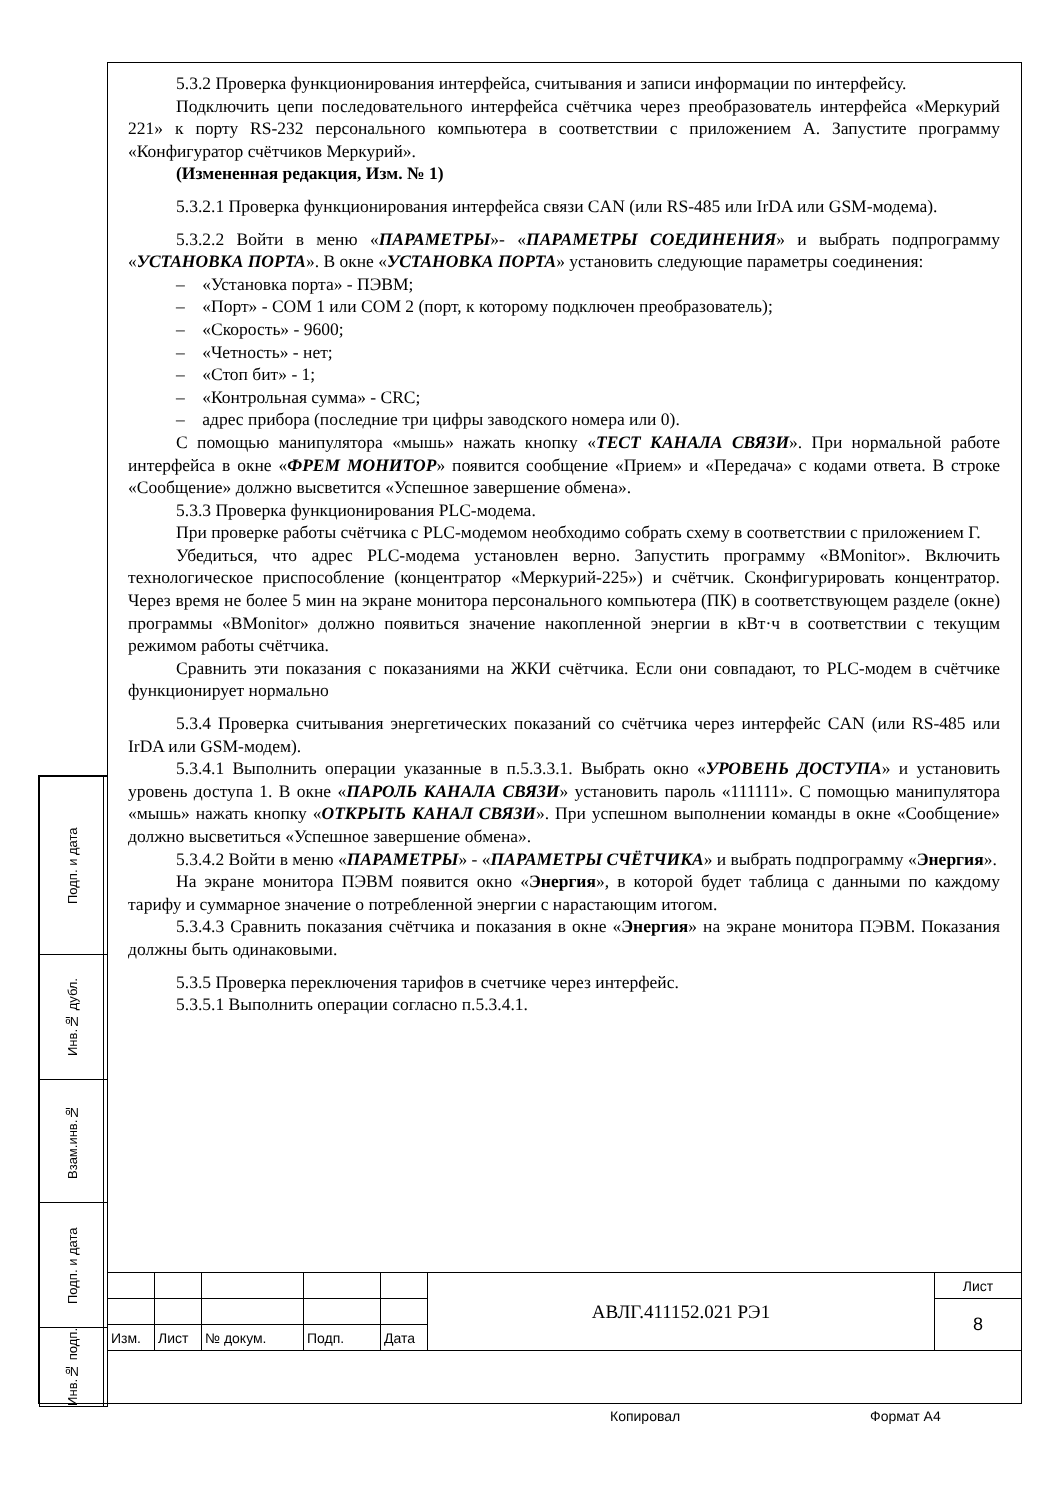5.3.2 Проверка функционирования интерфейса, считывания и записи информации по интерфейсу.
Подключить цепи последовательного интерфейса счётчика через преобразователь интерфейса «Меркурий 221» к порту RS-232 персонального компьютера в соответствии с приложением А. Запустите программу «Конфигуратор счётчиков Меркурий».
(Измененная редакция, Изм. № 1)
5.3.2.1 Проверка функционирования интерфейса связи CAN (или RS-485 или IrDA или GSM-модема).
5.3.2.2 Войти в меню «ПАРАМЕТРЫ»- «ПАРАМЕТРЫ СОЕДИНЕНИЯ» и выбрать подпрограмму «УСТАНОВКА ПОРТА». В окне «УСТАНОВКА ПОРТА» установить следующие параметры соединения:
– «Установка порта» - ПЭВМ;
– «Порт» - COM 1 или COM 2 (порт, к которому подключен преобразователь);
– «Скорость» - 9600;
– «Четность» - нет;
– «Стоп бит» - 1;
– «Контрольная сумма» - CRC;
– адрес прибора (последние три цифры заводского номера или 0).
С помощью манипулятора «мышь» нажать кнопку «ТЕСТ КАНАЛА СВЯЗИ». При нормальной работе интерфейса в окне «ФРЕМ МОНИТОР» появится сообщение «Прием» и «Передача» с кодами ответа. В строке «Сообщение» должно высветится «Успешное завершение обмена».
5.3.3 Проверка функционирования PLC-модема.
При проверке работы счётчика с PLC-модемом необходимо собрать схему в соответствии с приложением Г.
Убедиться, что адрес PLC-модема установлен верно. Запустить программу «BMonitor». Включить технологическое приспособление (концентратор «Меркурий-225») и счётчик. Сконфигурировать концентратор. Через время не более 5 мин на экране монитора персонального компьютера (ПК) в соответствующем разделе (окне) программы «BMonitor» должно появиться значение накопленной энергии в кВт·ч в соответствии с текущим режимом работы счётчика.
Сравнить эти показания с показаниями на ЖКИ счётчика. Если они совпадают, то PLC-модем в счётчике функционирует нормально
5.3.4 Проверка считывания энергетических показаний со счётчика через интерфейс CAN (или RS-485 или IrDA или GSM-модем).
5.3.4.1 Выполнить операции указанные в п.5.3.3.1. Выбрать окно «УРОВЕНЬ ДОСТУПА» и установить уровень доступа 1. В окне «ПАРОЛЬ КАНАЛА СВЯЗИ» установить пароль «111111». С помощью манипулятора «мышь» нажать кнопку «ОТКРЫТЬ КАНАЛ СВЯЗИ». При успешном выполнении команды в окне «Сообщение» должно высветиться «Успешное завершение обмена».
5.3.4.2 Войти в меню «ПАРАМЕТРЫ» - «ПАРАМЕТРЫ СЧЁТЧИКА» и выбрать подпрограмму «Энергия».
На экране монитора ПЭВМ появится окно «Энергия», в которой будет таблица с данными по каждому тарифу и суммарное значение о потребленной энергии с нарастающим итогом.
5.3.4.3 Сравнить показания счётчика и показания в окне «Энергия» на экране монитора ПЭВМ. Показания должны быть одинаковыми.
5.3.5 Проверка переключения тарифов в счетчике через интерфейс.
5.3.5.1 Выполнить операции согласно п.5.3.4.1.
| Подп. и дата | |
| Инв.№ дубл. | |
| Взам.инв.№ | |
| Подп. и дата | |
| Инв.№ подп. | |
| | | | | | АВЛГ.411152.021 РЭ1 | Лист |
| | | | | | | 8 |
| Изм. | Лист | № докум. | Подп. | Дата | | |
Копировал Формат А4